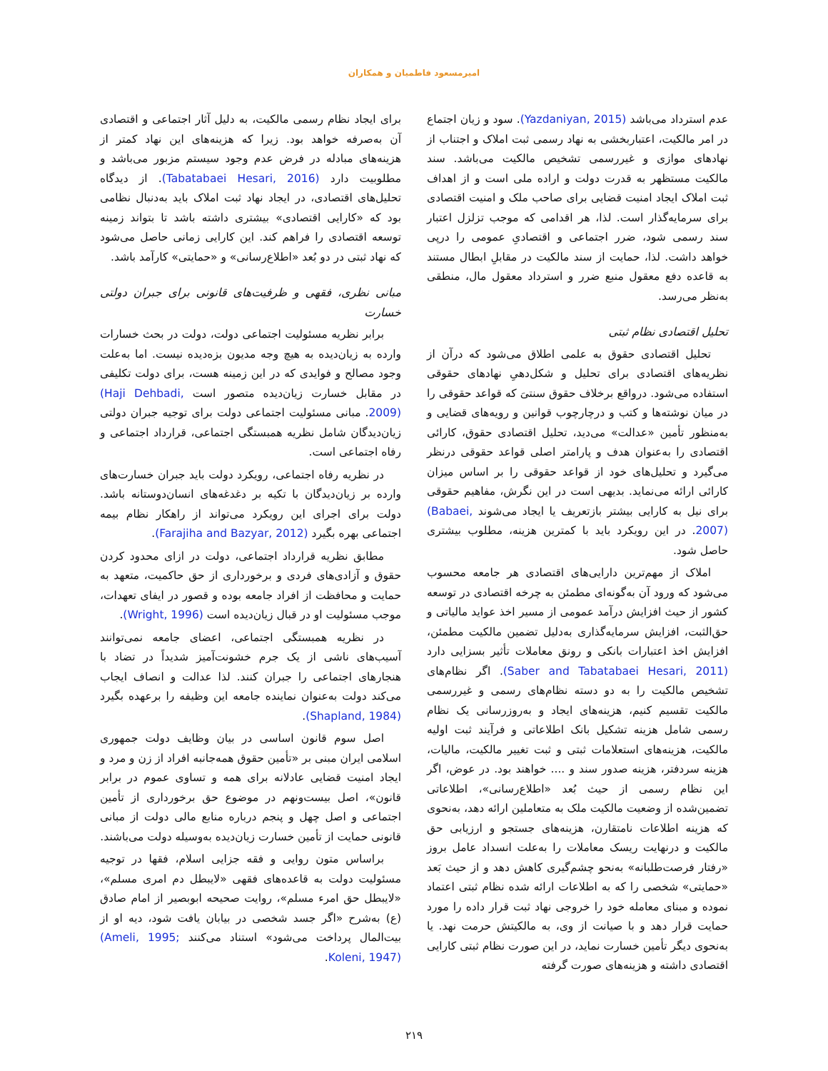امیرمسعود فاطمیان و همکاران
عدم استرداد می‌باشد (Yazdaniyan, 2015). سود و زیان اجتماع در امر مالکیت، اعتباربخشی به نهاد رسمی ثبت املاک و اجتناب از نهادهای موازی و غیررسمی تشخیص مالکیت می‌باشد. سند مالکیت مستظهر به قدرت دولت و اراده ملی است و از اهداف ثبت املاک ایجاد امنیت قضایی برای صاحب ملک و امنیت اقتصادی برای سرمایه‌گذار است. لذا، هر اقدامی که موجب تزلزل اعتبار سند رسمی شود، ضرر اجتماعی و اقتصادیِ عمومی را درپی خواهد داشت. لذا، حمایت از سند مالکیت در مقابلِ ابطال مستند به قاعده دفع معقول منبع ضرر و استرداد معقول مال، منطقی به‌نظر می‌رسد.
تحلیل اقتصادی نظام ثبتی
تحلیل اقتصادی حقوق به علمی اطلاق می‌شود که درآن از نظریه‌های اقتصادی برای تحلیل و شکل‌دهیِ نهادهای حقوقی استفاده می‌شود. درواقع برخلاف حقوق سنتیَ که قواعد حقوقی را در میان نوشته‌ها و کتب و درچارچوب قوانین و رویه‌های قضایی و به‌منظور تأمین «عدالت» می‌دید، تحلیل اقتصادی حقوق، کارائی اقتصادی را به‌عنوان هدف و پارامتر اصلی قواعد حقوقی درنظر می‌گیرد و تحلیل‌های خود از قواعد حقوقی را بر اساس میزان کارائی ارائه می‌نماید. بدیهی است در این نگرش، مفاهیم حقوقی برای نیل به کارایی بیشتر بازتعریف یا ایجاد می‌شوند (Babaei, 2007). در این رویکرد باید با کمترین هزینه، مطلوب بیشتری حاصل شود.
املاک از مهم‌ترین دارایی‌های اقتصادی هر جامعه محسوب می‌شود که ورود آن به‌گونه‌ای مطمئن به چرخه اقتصادی در توسعه کشور از حیث افزایش درآمد عمومی از مسیر اخذ عواید مالیاتی و حق‌الثبت، افزایش سرمایه‌گذاری به‌دلیل تضمین مالکیت مطمئن، افزایش اخذ اعتبارات بانکی و رونق معاملات تأثیر بسزایی دارد (Saber and Tabatabaei Hesari, 2011). اگر نظام‌های تشخیص مالکیت را به دو دسته نظام‌های رسمی و غیررسمی مالکیت تقسیم کنیم، هزینه‌های ایجاد و به‌روزرسانی یک نظام رسمی شامل هزینه تشکیل بانک اطلاعاتی و فرآیند ثبت اولیه مالکیت، هزینه‌های استعلامات ثبتی و ثبت تغییر مالکیت، مالیات، هزینه سردفتر، هزینه صدور سند و .... خواهند بود. در عوض، اگر این نظام رسمی از حیث بُعد «اطلاع‌رسانی»، اطلاعاتی تضمین‌شده از وضعیت مالکیت ملک به متعاملین ارائه دهد، به‌نحوی که هزینه اطلاعات نامتقارن، هزینه‌های جستجو و ارزیابی حق مالکیت و درنهایت ریسک معاملات را به‌علت انسداد عامل بروز «رفتار فرصت‌طلبانه» به‌نحو چشم‌گیری کاهش دهد و از حیث بَعد «حمایتی» شخصی را که به اطلاعات ارائه شده نظام ثبتی اعتماد نموده و مبنای معامله خود را خروجی نهاد ثبت قرار داده را مورد حمایت قرار دهد و با صیانت از وی، به مالکیتش حرمت نهد. یا به‌نحوی دیگر تأمین خسارت نماید، در این صورت نظام ثبتی کارایی اقتصادی داشته و هزینه‌های صورت گرفته
برای ایجاد نظام رسمی مالکیت، به دلیل آثار اجتماعی و اقتصادی آن به‌صرفه خواهد بود. زیرا که هزینه‌های این نهاد کمتر از هزینه‌های مبادله در فرض عدم وجود سیستم مزبور می‌باشد و مطلوبیت دارد (Tabatabaei Hesari, 2016). از دیدگاه تحلیل‌های اقتصادی، در ایجاد نهاد ثبت املاک باید به‌دنبال نظامی بود که «کارایی اقتصادی» بیشتری داشته باشد تا بتواند زمینه توسعه اقتصادی را فراهم کند. این کارایی زمانی حاصل می‌شود که نهاد ثبتی در دو بُعد «اطلاع‌رسانی» و «حمایتی» کارآمد باشد.
مبانی نظری، فقهی و ظرفیت‌های قانونی برای جبران دولتی خسارت
برابر نظریه مسئولیت اجتماعی دولت، دولت در بحث خسارات وارده به زیان‌دیده به هیچ وجه مدیون بزه‌دیده نیست. اما به‌علت وجود مصالح و فوایدی که در این زمینه هست، برای دولت تکلیفی در مقابل خسارت زیان‌دیده متصور است (Haji Dehbadi, 2009). مبانی مسئولیت اجتماعی دولت برای توجیه جبران دولتی زیان‌دیدگان شامل نظریه همبستگی اجتماعی، قرارداد اجتماعی و رفاه اجتماعی است.
در نظریه رفاه اجتماعی، رویکرد دولت باید جبران خسارت‌های وارده بر زیان‌دیدگان با تکیه بر دغدغه‌های انسان‌دوستانه باشد. دولت برای اجرای این رویکرد می‌تواند از راهکار نظام بیمه اجتماعی بهره بگیرد (Farajiha and Bazyar, 2012).
مطابق نظریه قرارداد اجتماعی، دولت در ازای محدود کردن حقوق و آزادی‌های فردی و برخورداری از حق حاکمیت، متعهد به حمایت و محافظت از افراد جامعه بوده و قصور در ایفای تعهدات، موجب مسئولیت او در قبال زیان‌دیده است (Wright, 1996).
در نظریه همبستگی اجتماعی، اعضای جامعه نمی‌توانند آسیب‌های ناشی از یک جرم خشونت‌آمیز شدیداً در تضاد با هنجارهای اجتماعی را جبران کنند. لذا عدالت و انصاف ایجاب می‌کند دولت به‌عنوان نماینده جامعه این وظیفه را برعهده بگیرد (Shapland, 1984).
اصل سوم قانون اساسی در بیان وظایف دولت جمهوری اسلامی ایران مبنی بر «تأمین حقوق همه‌جانبه افراد از زن و مرد و ایجاد امنیت قضایی عادلانه برای همه و تساوی عموم در برابر قانون»، اصل بیست‌ونهم در موضوع حق برخورداری از تأمین اجتماعی و اصل چهل و پنجم درباره منابع مالی دولت از مبانی قانونی حمایت از تأمین خسارت زیان‌دیده به‌وسیله دولت می‌باشند.
براساس متون روایی و فقه جزایی اسلام، فقها در توجیه مسئولیت دولت به قاعده‌های فقهی «لایبطل دم امری مسلم»، «لایبطل حق امرء مسلم»، روایت صحیحه ابوبصیر از امام صادق (ع) به‌شرح «اگر جسد شخصی در بیابان یافت شود، دیه او از بیت‌المال پرداخت می‌شود» استناد می‌کنند (Ameli, 1995; Koleni, 1947).
۲۱۹